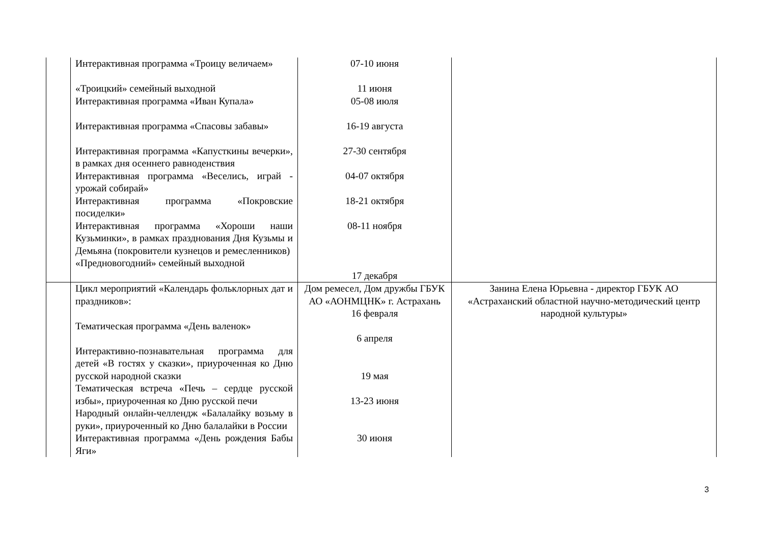| | Интерактивная программа «Троицу величаем» «Троицкий» семейный выходной Интерактивная программа «Иван Купала» Интерактивная программа «Спасовы забавы» Интерактивная программа «Капусткины вечерки», в рамках дня осеннего равноденствия Интерактивная программа «Веселись, играй - урожай собирай» Интерактивная программа «Покровские посиделки» Интерактивная программа «Хороши наши Кузьминки», в рамках празднования Дня Кузьмы и Демьяна (покровители кузнецов и ремесленников) «Предновогодний» семейный выходной | 07-10 июня 11 июня 05-08 июля 16-19 августа 27-30 сентября 04-07 октября 18-21 октября 08-11 ноября 17 декабря | |
| | Цикл мероприятий «Календарь фольклорных дат и праздников»: Тематическая программа «День валенок» Интерактивно-познавательная программа для детей «В гостях у сказки», приуроченная ко Дню русской народной сказки Тематическая встреча «Печь – сердце русской избы», приуроченная ко Дню русской печи Народный онлайн-челлендж «Балалайку возьму в руки», приуроченный ко Дню балалайки в России Интерактивная программа «День рождения Бабы Яги» | Дом ремесел, Дом дружбы ГБУК АО «АОНМЦНК» г. Астрахань 16 февраля 6 апреля 19 мая 13-23 июня 30 июня | Занина Елена Юрьевна - директор ГБУК АО «Астраханский областной научно-методический центр народной культуры» |
3